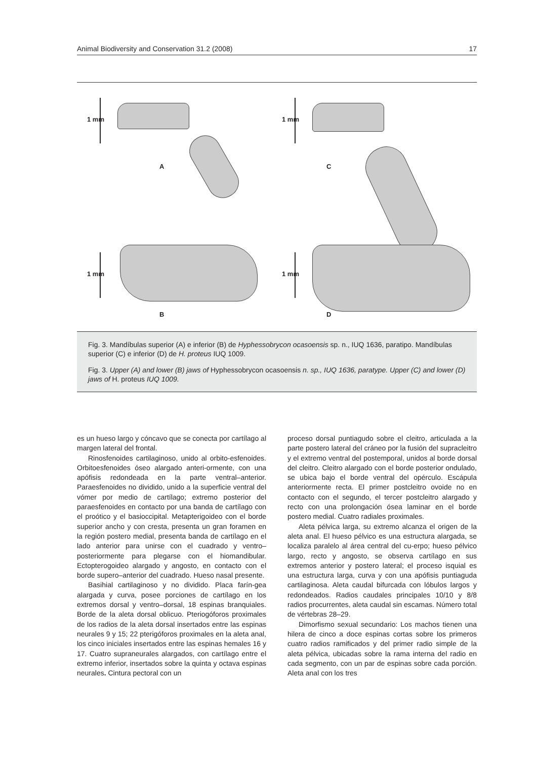Animal Biodiversity and Conservation 31.2 (2008) 17
1 mm 1 mm
1 mm 1 mm
A C
B D
Fig. 3. Mandíbulas superior (A) e inferior (B) de Hyphessobrycon ocasoensis sp. n., IUQ 1636, paratipo. Mandíbulas superior (C) e inferior (D) de H. proteus IUQ 1009.
Fig. 3. Upper (A) and lower (B) jaws of Hyphessobrycon ocasoensis n. sp., IUQ 1636, paratype. Upper (C) and lower (D) jaws of H. proteus IUQ 1009.
es un hueso largo y cóncavo que se conecta por cartílago al margen lateral del frontal.
Rinosfenoides cartilaginoso, unido al orbito-esfenoides. Orbitoesfenoides óseo alargado anteri-ormente, con una apófisis redondeada en la parte ventral–anterior. Paraesfenoides no dividido, unido a la superficie ventral del vómer por medio de cartílago; extremo posterior del paraesfenoides en contacto por una banda de cartílago con el proótico y el basioccipital. Metapterigoideo con el borde superior ancho y con cresta, presenta un gran foramen en la región postero medial, presenta banda de cartílago en el lado anterior para unirse con el cuadrado y ventro–posteriormente para plegarse con el hiomandibular. Ectopterogoideo alargado y angosto, en contacto con el borde supero–anterior del cuadrado. Hueso nasal presente.
Basihial cartilaginoso y no dividido. Placa farín-gea alargada y curva, posee porciones de cartílago en los extremos dorsal y ventro–dorsal, 18 espinas branquiales. Borde de la aleta dorsal oblicuo. Pteriogóforos proximales de los radios de la aleta dorsal insertados entre las espinas neurales 9 y 15; 22 pterigóforos proximales en la aleta anal, los cinco iniciales insertados entre las espinas hemales 16 y 17. Cuatro supraneurales alargados, con cartílago entre el extremo inferior, insertados sobre la quinta y octava espinas neurales. Cintura pectoral con un
proceso dorsal puntiagudo sobre el cleitro, articulada a la parte postero lateral del cráneo por la fusión del supracleitro y el extremo ventral del postemporal, unidos al borde dorsal del cleitro. Cleitro alargado con el borde posterior ondulado, se ubica bajo el borde ventral del opérculo. Escápula anteriormente recta. El primer postcleitro ovoide no en contacto con el segundo, el tercer postcleitro alargado y recto con una prolongación ósea laminar en el borde postero medial. Cuatro radiales proximales.
Aleta pélvica larga, su extremo alcanza el origen de la aleta anal. El hueso pélvico es una estructura alargada, se localiza paralelo al área central del cu-erpo; hueso pélvico largo, recto y angosto, se observa cartílago en sus extremos anterior y postero lateral; el proceso isquial es una estructura larga, curva y con una apófisis puntiaguda cartilaginosa. Aleta caudal bifurcada con lóbulos largos y redondeados. Radios caudales principales 10/10 y 8/8 radios procurrentes, aleta caudal sin escamas. Número total de vértebras 28–29.
Dimorfismo sexual secundario: Los machos tienen una hilera de cinco a doce espinas cortas sobre los primeros cuatro radios ramificados y del primer radio simple de la aleta pélvica, ubicadas sobre la rama interna del radio en cada segmento, con un par de espinas sobre cada porción. Aleta anal con los tres